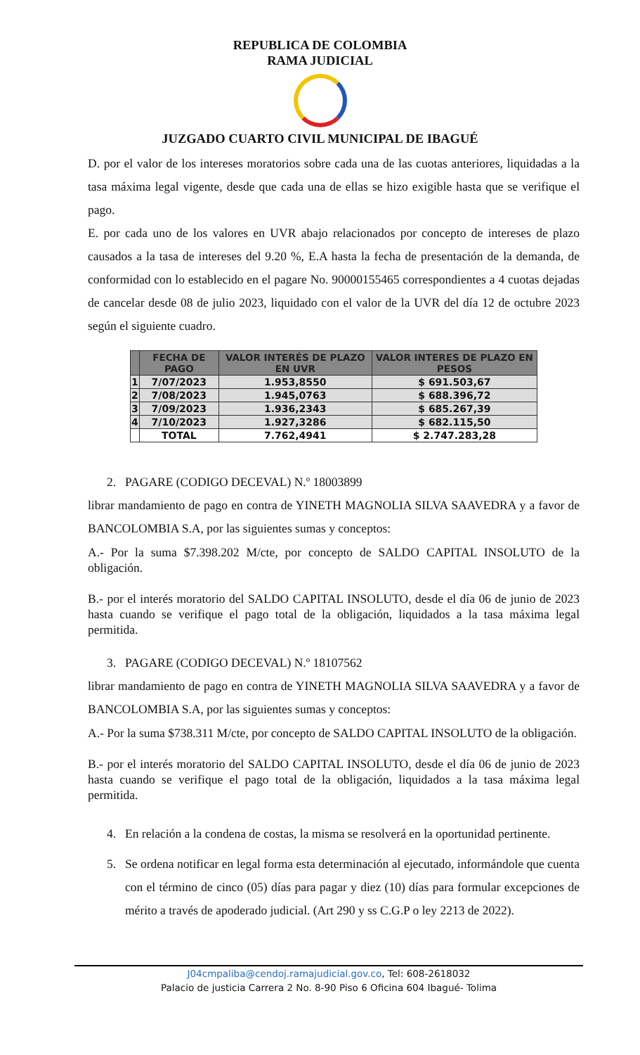REPUBLICA DE COLOMBIA
RAMA JUDICIAL
JUZGADO CUARTO CIVIL MUNICIPAL DE IBAGUÉ
D. por el valor de los intereses moratorios sobre cada una de las cuotas anteriores, liquidadas a la tasa máxima legal vigente, desde que cada una de ellas se hizo exigible hasta que se verifique el pago.
E. por cada uno de los valores en UVR abajo relacionados por concepto de intereses de plazo causados a la tasa de intereses del 9.20 %, E.A hasta la fecha de presentación de la demanda, de conformidad con lo establecido en el pagare No. 90000155465 correspondientes a 4 cuotas dejadas de cancelar desde 08 de julio 2023, liquidado con el valor de la UVR del día 12 de octubre 2023 según el siguiente cuadro.
| | FECHA DE PAGO | VALOR INTERÉS DE PLAZO EN UVR | VALOR INTERES DE PLAZO EN PESOS |
| --- | --- | --- | --- |
| 1 | 7/07/2023 | 1.953,8550 | $ 691.503,67 |
| 2 | 7/08/2023 | 1.945,0763 | $ 688.396,72 |
| 3 | 7/09/2023 | 1.936,2343 | $ 685.267,39 |
| 4 | 7/10/2023 | 1.927,3286 | $ 682.115,50 |
| | TOTAL | 7.762,4941 | $ 2.747.283,28 |
2. PAGARE (CODIGO DECEVAL) N.º 18003899
librar mandamiento de pago en contra de YINETH MAGNOLIA SILVA SAAVEDRA y a favor de BANCOLOMBIA S.A, por las siguientes sumas y conceptos:
A.- Por la suma $7.398.202 M/cte, por concepto de SALDO CAPITAL INSOLUTO de la obligación.
B.- por el interés moratorio del SALDO CAPITAL INSOLUTO, desde el día 06 de junio de 2023 hasta cuando se verifique el pago total de la obligación, liquidados a la tasa máxima legal permitida.
3. PAGARE (CODIGO DECEVAL) N.º 18107562
librar mandamiento de pago en contra de YINETH MAGNOLIA SILVA SAAVEDRA y a favor de BANCOLOMBIA S.A, por las siguientes sumas y conceptos:
A.- Por la suma $738.311 M/cte, por concepto de SALDO CAPITAL INSOLUTO de la obligación.
B.- por el interés moratorio del SALDO CAPITAL INSOLUTO, desde el día 06 de junio de 2023 hasta cuando se verifique el pago total de la obligación, liquidados a la tasa máxima legal permitida.
4. En relación a la condena de costas, la misma se resolverá en la oportunidad pertinente.
5. Se ordena notificar en legal forma esta determinación al ejecutado, informándole que cuenta con el término de cinco (05) días para pagar y diez (10) días para formular excepciones de mérito a través de apoderado judicial. (Art 290 y ss C.G.P o ley 2213 de 2022).
J04cmpaliba@cendoj.ramajudicial.gov.co, Tel: 608-2618032
Palacio de justicia Carrera 2 No. 8-90 Piso 6 Oficina 604 Ibagué- Tolima